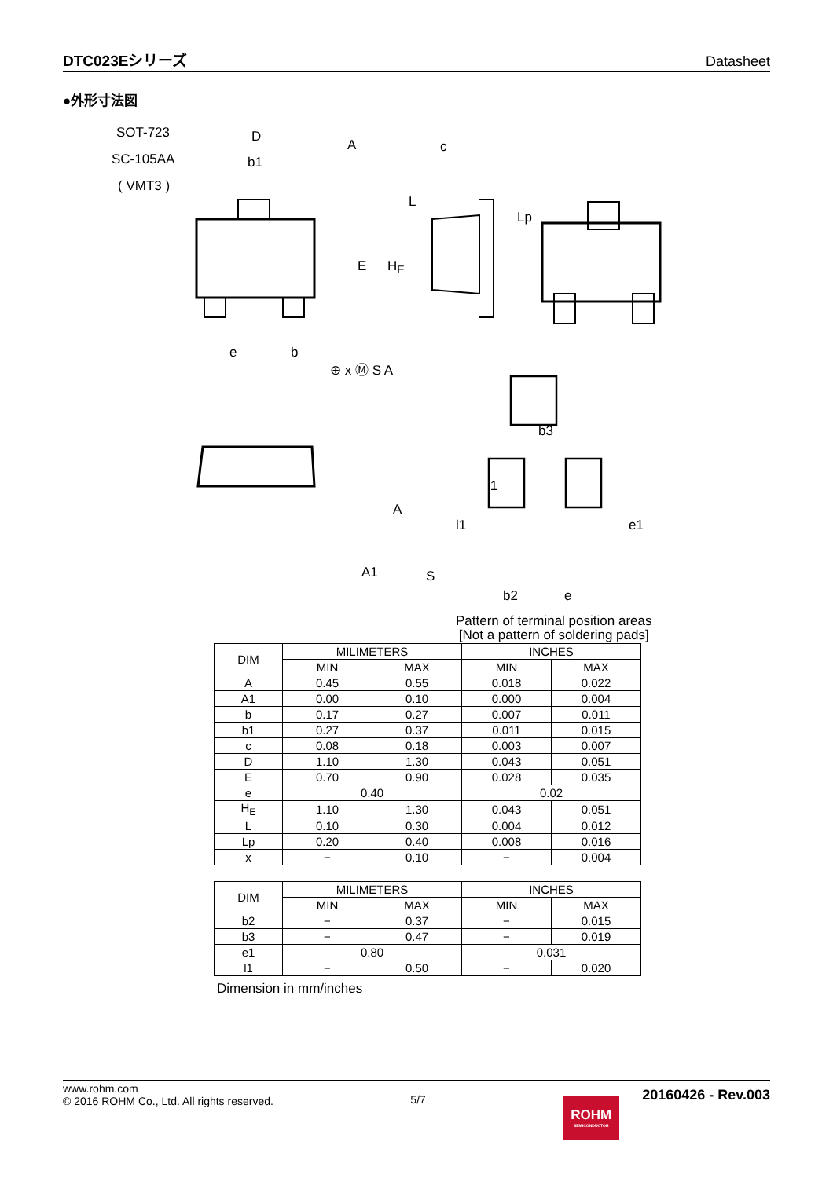DTC023Eシリーズ
Datasheet
●外形寸法図
SOT-723
SC-105AA
( VMT3 )
D
A
b1
c
E H<sub>E</sub>
L
Lp
e b
⊕ x Ⓜ S A
b3
l1
l1 e1
A
A1 S
b2 e
Pattern of terminal position areas
[Not a pattern of soldering pads]
| DIM | MILIMETERS | | INCHES | |
| --- | --- | --- | --- | --- |
| | MIN | MAX | MIN | MAX |
| A | 0.45 | 0.55 | 0.018 | 0.022 |
| A1 | 0.00 | 0.10 | 0.000 | 0.004 |
| b | 0.17 | 0.27 | 0.007 | 0.011 |
| b1 | 0.27 | 0.37 | 0.011 | 0.015 |
| c | 0.08 | 0.18 | 0.003 | 0.007 |
| D | 1.10 | 1.30 | 0.043 | 0.051 |
| E | 0.70 | 0.90 | 0.028 | 0.035 |
| e | 0.40 | | 0.02 | |
| H<sub>E</sub> | 1.10 | 1.30 | 0.043 | 0.051 |
| L | 0.10 | 0.30 | 0.004 | 0.012 |
| Lp | 0.20 | 0.40 | 0.008 | 0.016 |
| x | − | 0.10 | − | 0.004 |
| DIM | MILIMETERS | | INCHES | |
| --- | --- | --- | --- | --- |
| | MIN | MAX | MIN | MAX |
| b2 | − | 0.37 | − | 0.015 |
| b3 | − | 0.47 | − | 0.019 |
| e1 | 0.80 | | 0.031 | |
| l1 | − | 0.50 | − | 0.020 |
Dimension in mm/inches
www.rohm.com
© 2016 ROHM Co., Ltd. All rights reserved.
5/7
ROHM SEMICONDUCTOR 20160426 - Rev.003